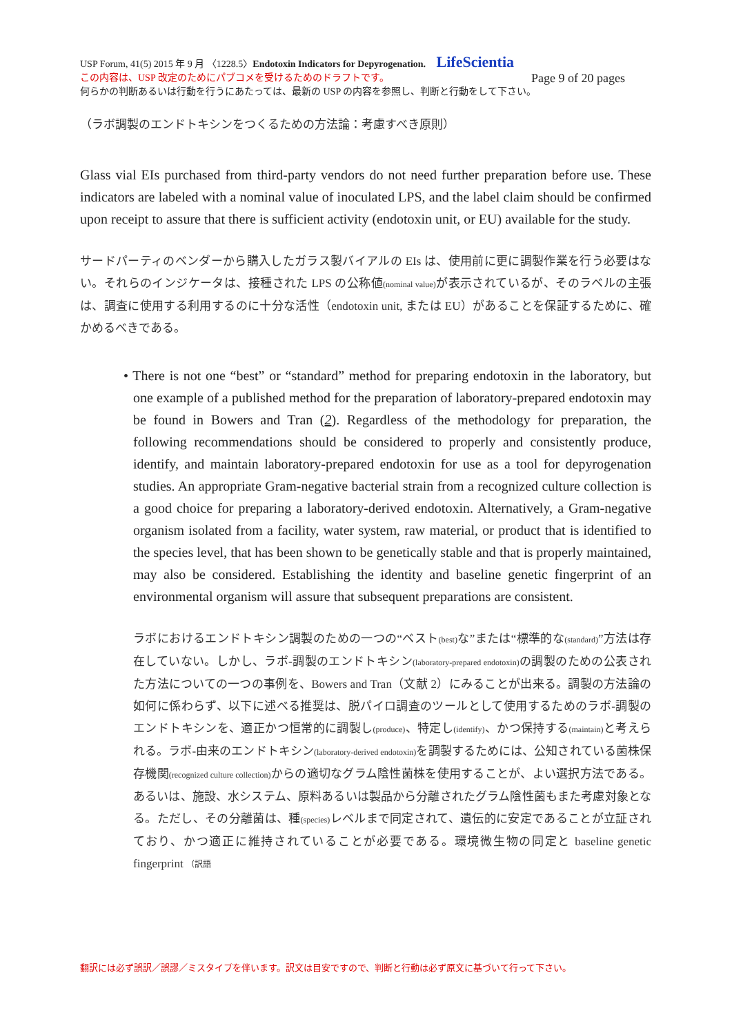USP Forum, 41(5) 2015 年 9 月 〈1228.5〉Endotoxin Indicators for Depyrogenation. LifeScientia
この内容は、USP 改定のためにパブコメを受けるためのドラフトです。 Page 9 of 20 pages
何らかの判断あるいは行動を行うにあたっては、最新の USP の内容を参照し、判断と行動をして下さい。
（ラボ調製のエンドトキシンをつくるための方法論：考慮すべき原則）
Glass vial EIs purchased from third-party vendors do not need further preparation before use. These indicators are labeled with a nominal value of inoculated LPS, and the label claim should be confirmed upon receipt to assure that there is sufficient activity (endotoxin unit, or EU) available for the study.
サードパーティのベンダーから購入したガラス製バイアルの EIs は、使用前に更に調製作業を行う必要はない。それらのインジケータは、接種された LPS の公称値(nominal value) が表示されているが、そのラベルの主張は、調査に使用する利用するのに十分な活性（endotoxin unit, または EU）があることを保証するために、確かめるべきである。
• There is not one “best” or “standard” method for preparing endotoxin in the laboratory, but one example of a published method for the preparation of laboratory-prepared endotoxin may be found in Bowers and Tran (2). Regardless of the methodology for preparation, the following recommendations should be considered to properly and consistently produce, identify, and maintain laboratory-prepared endotoxin for use as a tool for depyrogenation studies. An appropriate Gram-negative bacterial strain from a recognized culture collection is a good choice for preparing a laboratory-derived endotoxin. Alternatively, a Gram-negative organism isolated from a facility, water system, raw material, or product that is identified to the species level, that has been shown to be genetically stable and that is properly maintained, may also be considered. Establishing the identity and baseline genetic fingerprint of an environmental organism will assure that subsequent preparations are consistent.
ラボにおけるエンドトキシン調製のための一つの“ベスト(best) な”または“標準的な(standard)”方法は存在していない。しかし、ラボ-調製のエンドトキシン(laboratory-prepared endotoxin) の調製のための公表された方法についての一つの事例を、Bowers and Tran（文献 2）にみることが出来る。調製の方法論の如何に係わらず、以下に述べる推奨は、脱パイロ調査のツールとして使用するためのラボ-調製のエンドトキシンを、適正かつ恒常的に調製し(produce)、特定し(identify)、かつ保持する(maintain) と考えられる。ラボ-由来のエンドトキシン(laboratory-derived endotoxin) を調製するためには、公知されている菌株保存機関(recognized culture collection) からの適切なグラム陰性菌株を使用することが、よい選択方法である。あるいは、施設、水システム、原料あるいは製品から分離されたグラム陰性菌もまた考慮対象となる。ただし、その分離菌は、種(species) レベルまで同定されて、遺伝的に安定であることが立証されており、かつ適正に維持されていることが必要である。環境微生物の同定と baseline genetic fingerprint （訳語
翻訳には必ず誤訳／誤謬／ミスタイプを伴います。訳文は目安ですので、判断と行動は必ず原文に基づいて行って下さい。